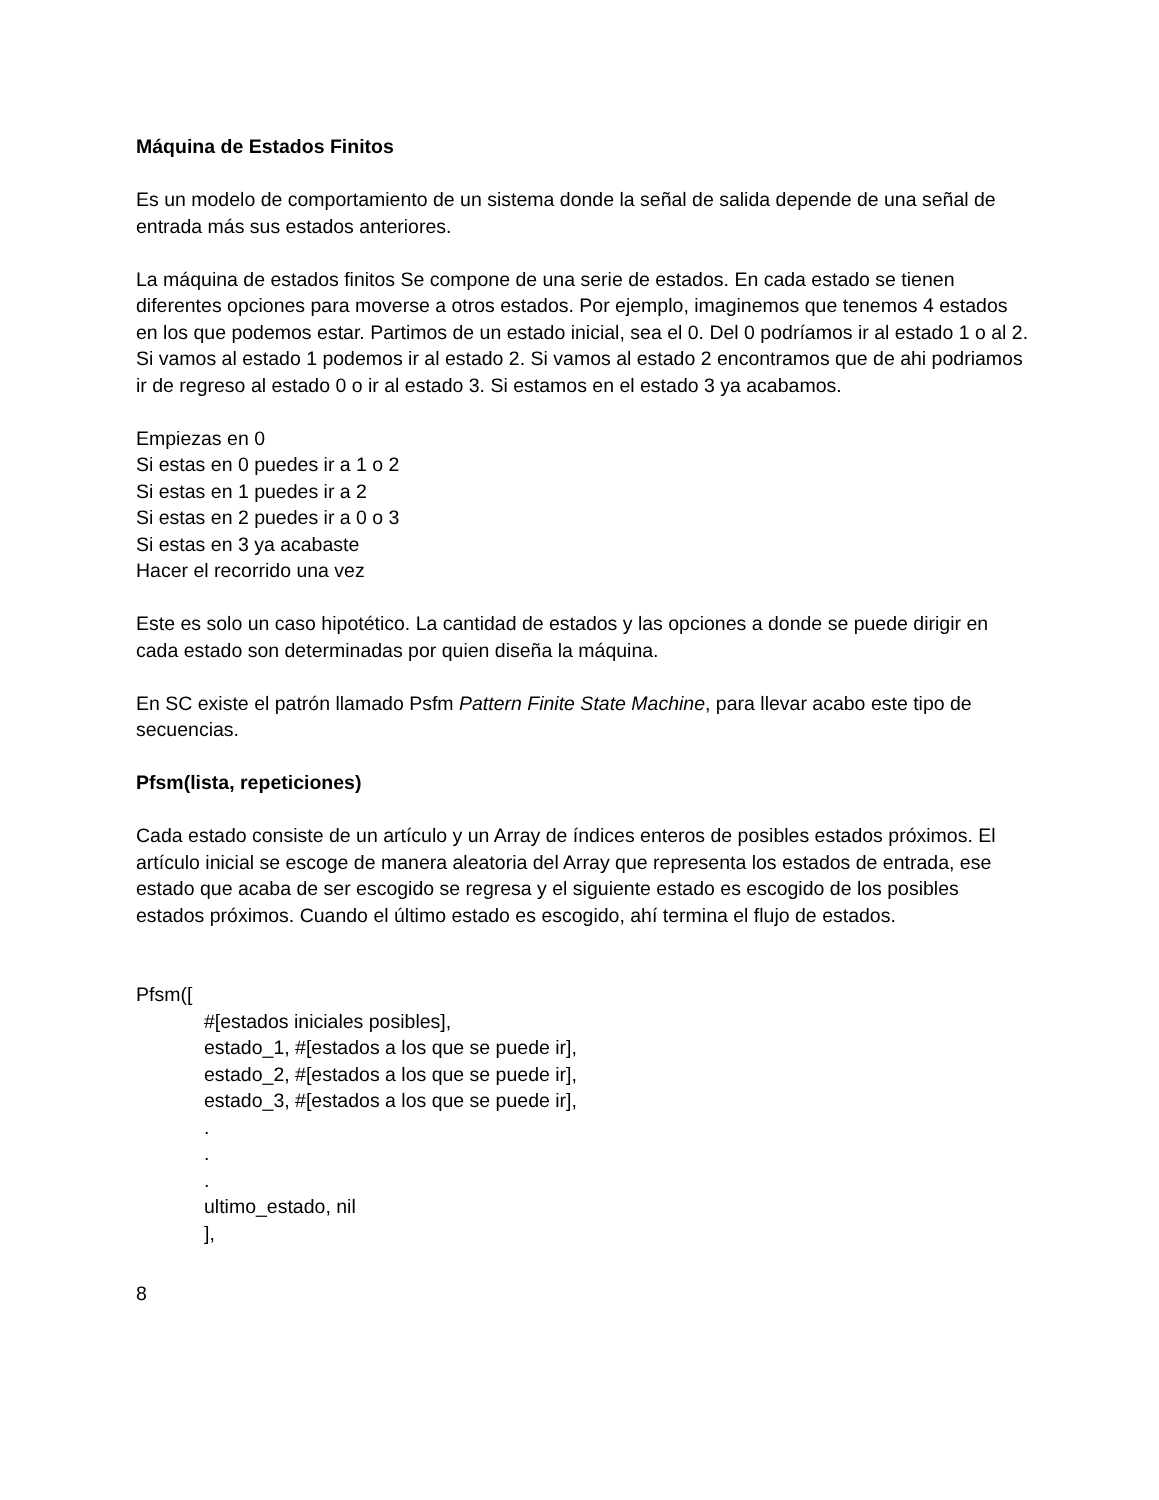Máquina de Estados Finitos
Es un modelo de comportamiento de un sistema donde la señal de salida depende de una señal de entrada más sus estados anteriores.
La máquina de estados finitos Se compone de una serie de estados. En cada estado se tienen diferentes opciones para moverse a otros estados. Por ejemplo, imaginemos que tenemos 4 estados en los que podemos estar. Partimos de un estado inicial, sea el 0. Del 0 podríamos ir al estado 1 o al 2. Si vamos al estado 1 podemos ir al estado 2. Si vamos al estado 2 encontramos que de ahi podriamos ir de regreso al estado 0 o ir al estado 3. Si estamos en el estado 3 ya acabamos.
Empiezas en 0
Si estas en 0 puedes ir a 1 o 2
Si estas en 1 puedes ir a 2
Si estas en 2 puedes ir a 0 o 3
Si estas en 3 ya acabaste
Hacer el recorrido una vez
Este es solo un caso hipotético. La cantidad de estados y las opciones a donde se puede dirigir en cada estado son determinadas por quien diseña la máquina.
En SC existe el patrón llamado Psfm Pattern Finite State Machine, para llevar acabo este tipo de secuencias.
Pfsm(lista, repeticiones)
Cada estado consiste de un artículo y un Array de índices enteros de posibles estados próximos. El artículo inicial se escoge de manera aleatoria del Array que representa los estados de entrada, ese estado que acaba de ser escogido se regresa y el siguiente estado es escogido de los posibles estados próximos. Cuando el último estado es escogido, ahí termina el flujo de estados.
Pfsm([
#[estados iniciales posibles],
estado_1, #[estados a los que se puede ir],
estado_2, #[estados a los que se puede ir],
estado_3, #[estados a los que se puede ir],
.
.
.
ultimo_estado, nil
],
8